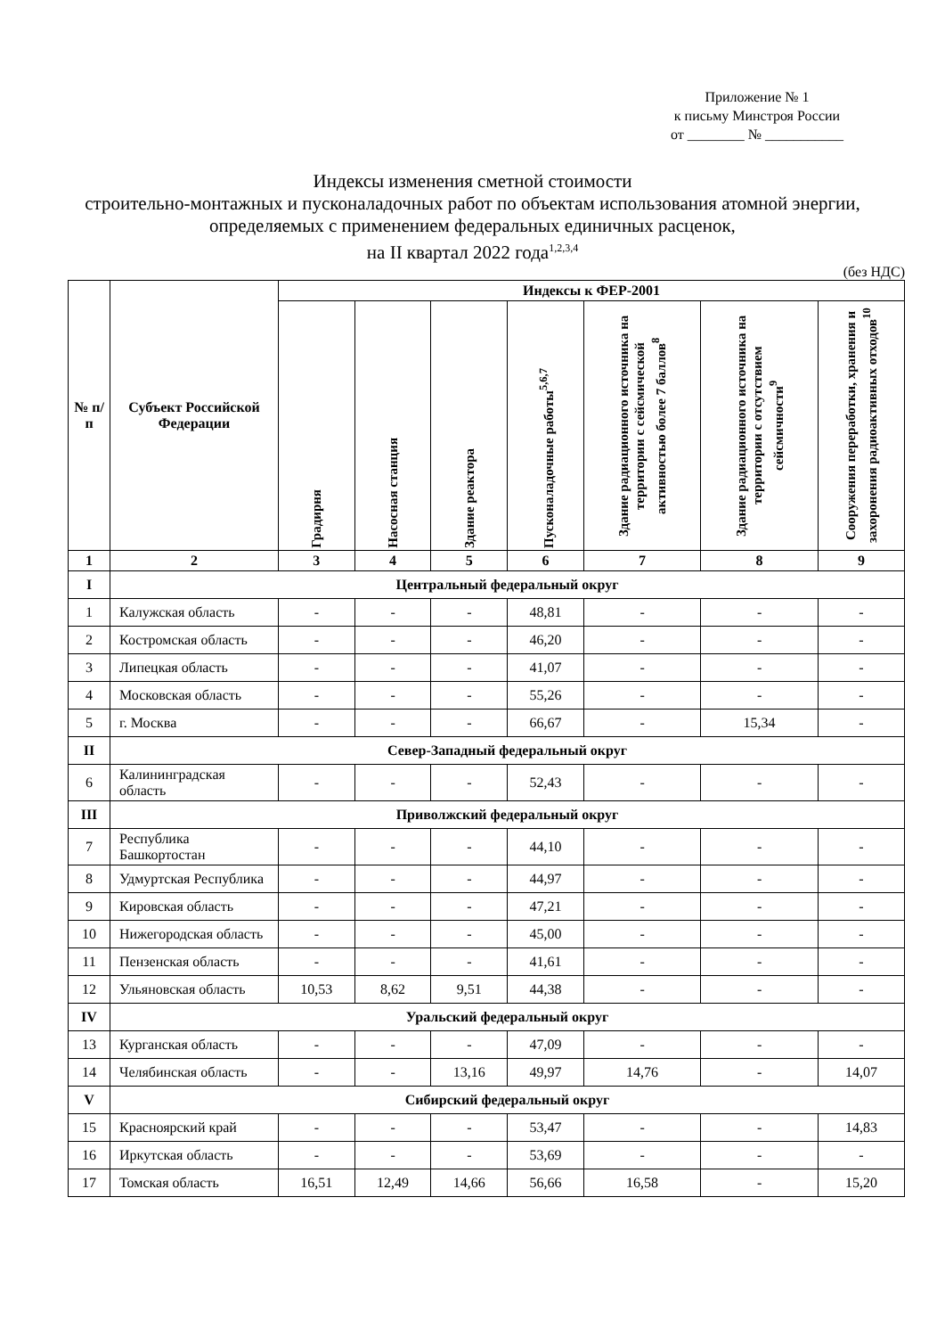Приложение № 1
к письму Минстроя России
от ________ № ___________
Индексы изменения сметной стоимости
строительно-монтажных и пусконаладочных работ по объектам использования атомной энергии, определяемых с применением федеральных единичных расценок,
на II квартал 2022 года<sup>1,2,3,4</sup>
(без НДС)
| № п/п | Субъект Российской Федерации | Индексы к ФЕР-2001 | | | | | | |
| --- | --- | --- | --- | --- | --- | --- | --- | --- |
| | | Градирня | Насосная станция | Здание реактора | Пусконаладочные работы<sup>5,6,7</sup> | Здание радиационного источника на территории с сейсмической активностью более 7 баллов<sup>8</sup> | Здание радиационного источника на территории с отсутствием сейсмичности<sup>9</sup> | Сооружения переработки, хранения и захоронения радиоактивных отходов<sup>10</sup> |
| 1 | 2 | 3 | 4 | 5 | 6 | 7 | 8 | 9 |
| I | Центральный федеральный округ | | | | | | | |
| 1 | Калужская область | - | - | - | 48,81 | - | - | - |
| 2 | Костромская область | - | - | - | 46,20 | - | - | - |
| 3 | Липецкая область | - | - | - | 41,07 | - | - | - |
| 4 | Московская область | - | - | - | 55,26 | - | - | - |
| 5 | г. Москва | - | - | - | 66,67 | - | 15,34 | - |
| II | Север-Западный федеральный округ | | | | | | | |
| 6 | Калининградская область | - | - | - | 52,43 | - | - | - |
| III | Приволжский федеральный округ | | | | | | | |
| 7 | Республика Башкортостан | - | - | - | 44,10 | - | - | - |
| 8 | Удмуртская Республика | - | - | - | 44,97 | - | - | - |
| 9 | Кировская область | - | - | - | 47,21 | - | - | - |
| 10 | Нижегородская область | - | - | - | 45,00 | - | - | - |
| 11 | Пензенская область | - | - | - | 41,61 | - | - | - |
| 12 | Ульяновская область | 10,53 | 8,62 | 9,51 | 44,38 | - | - | - |
| IV | Уральский федеральный округ | | | | | | | |
| 13 | Курганская область | - | - | - | 47,09 | - | - | - |
| 14 | Челябинская область | - | - | 13,16 | 49,97 | 14,76 | - | 14,07 |
| V | Сибирский федеральный округ | | | | | | | |
| 15 | Красноярский край | - | - | - | 53,47 | - | - | 14,83 |
| 16 | Иркутская область | - | - | - | 53,69 | - | - | - |
| 17 | Томская область | 16,51 | 12,49 | 14,66 | 56,66 | 16,58 | - | 15,20 |